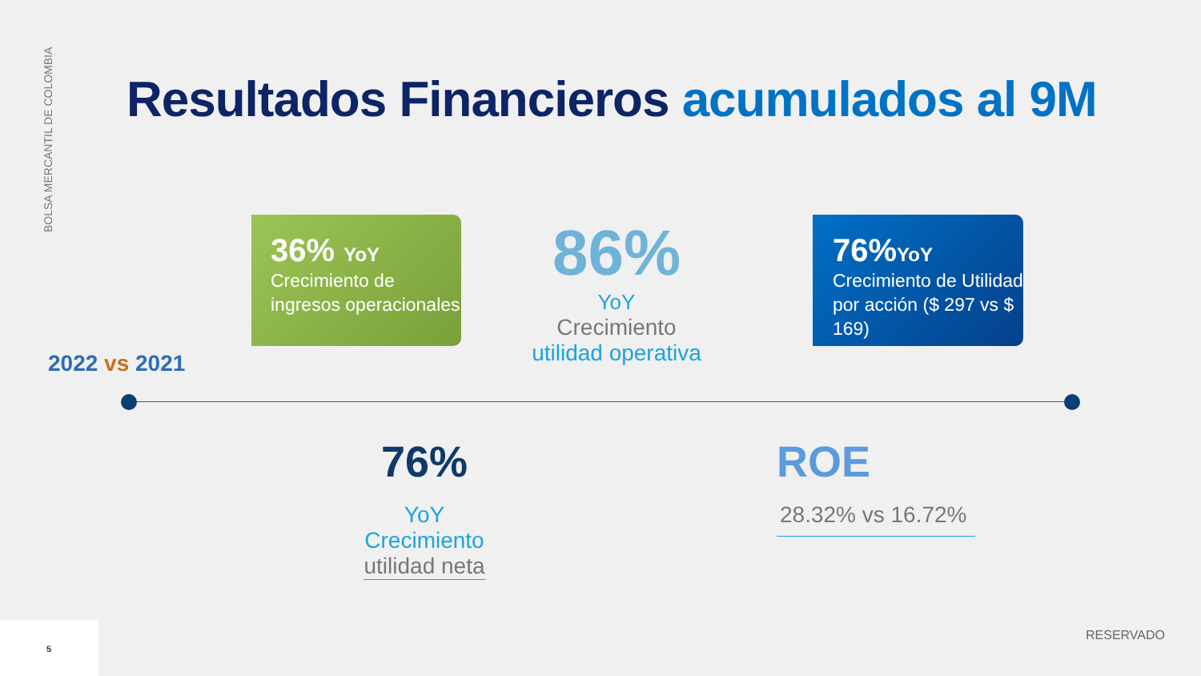BOLSA MERCANTIL DE COLOMBIA
Resultados Financieros acumulados al 9M
2022 vs 2021
36% YoY
Crecimiento de ingresos operacionales
86%
YoY
Crecimiento
utilidad operativa
76%YoY
Crecimiento de Utilidad por acción ($ 297 vs $ 169)
76%
YoY
Crecimiento
utilidad neta
ROE
28.32% vs 16.72%
RESERVADO
5